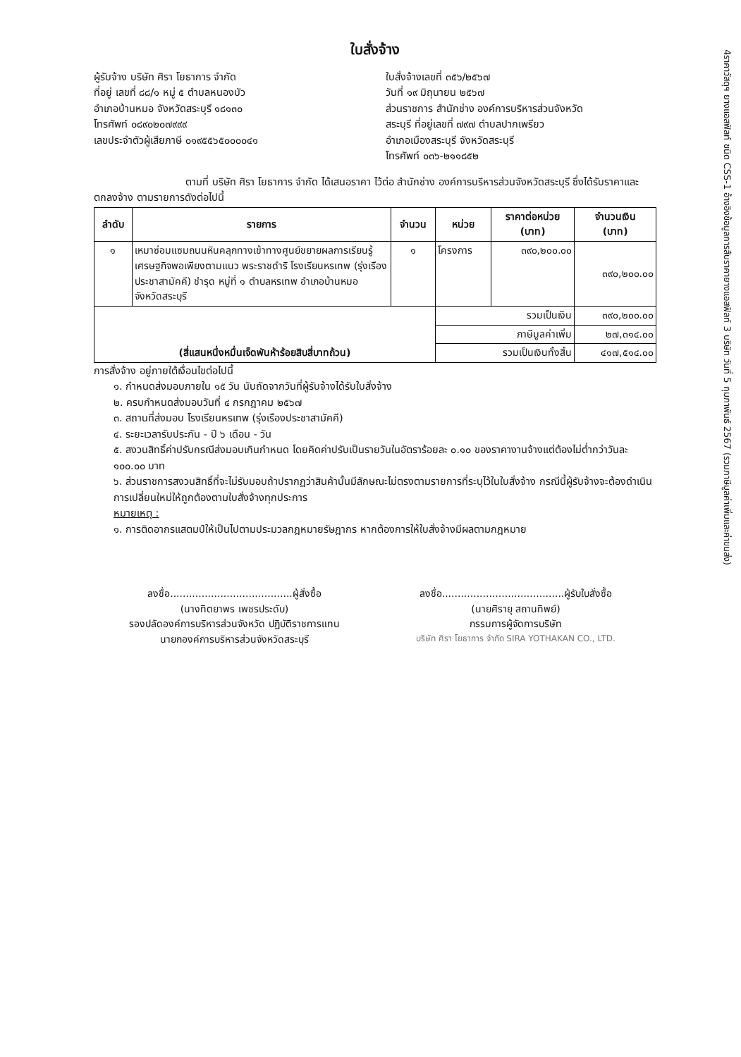4ราคาวัสดุฯ ยางแอสฟัลท์ ชนิด CSS-1 อ้างอิงข้อมูลการสืบราคายางแอสฟัลท์ 3 บริษัท วันที่ 5 กุมภาพันธ์ 2567 (รวมภาษีมูลค่าเพิ่มและค่าขนส่ง)
ใบสั่งจ้าง
ผู้รับจ้าง บริษัท ศิรา โยธาการ จำกัด
ที่อยู่ เลขที่ ๘๘/๑ หมู่ ๕ ตำบลหนองบัว
อำเภอบ้านหมอ จังหวัดสระบุรี ๑๘๑๓๐
โทรศัพท์ ๐๘๙๐๒๐๗๙๙๙
เลขประจำตัวผู้เสียภาษี ๐๑๙๕๕๖๕๐๐๐๐๔๑
ใบสั่งจ้างเลขที่ ๓๕๖/๒๕๖๗
วันที่ ๑๙ มิถุนายน ๒๕๖๗
ส่วนราชการ สำนักช่าง องค์การบริหารส่วนจังหวัด
สระบุรี ที่อยู่เลขที่ ๗๙๗ ตำบลปากเพรียว
อำเภอเมืองสระบุรี จังหวัดสระบุรี
โทรศัพท์ ๐๓๖-๒๑๑๘๕๒
ตามที่ บริษัท ศิรา โยธาการ จำกัด ได้เสนอราคา ไว้ต่อ สำนักช่าง องค์การบริหารส่วนจังหวัดสระบุรี ซึ่งได้รับราคาและตกลงจ้าง ตามรายการดังต่อไปนี้
| ลำดับ | รายการ | จำนวน | หน่วย | ราคาต่อหน่วย (บาท) | จำนวนเงิน (บาท) |
| --- | --- | --- | --- | --- | --- |
| ๑ | เหมาซ่อมแซมถนนหินคลุกทางเข้าทางศูนย์ขยายผลการเรียนรู้เศรษฐกิจพอเพียงตามแนว พระราชดำริ โรงเรียนหรเทพ (รุ่งเรืองประชาสามัคคี) ชำรุด หมู่ที่ ๑ ตำบลหรเทพ อำเภอบ้านหมอ จังหวัดสระบุรี | ๑ | โครงการ | ๓๙๐,๒๐๐.๐๐ | ๓๙๐,๒๐๐.๐๐ |
| (สี่แสนหนึ่งหมื่นเจ็ดพันห้าร้อยสิบสี่บาทถ้วน) | | | รวมเป็นเงิน | | ๓๙๐,๒๐๐.๐๐ |
| | | | ภาษีมูลค่าเพิ่ม | | ๒๗,๓๑๔.๐๐ |
| | | | รวมเป็นเงินทั้งสิ้น | | ๔๑๗,๕๑๔.๐๐ |
การสั่งจ้าง อยู่ภายใต้เงื่อนไขต่อไปนี้
๑. กำหนดส่งมอบภายใน ๑๕ วัน นับถัดจากวันที่ผู้รับจ้างได้รับใบสั่งจ้าง
๒. ครบกำหนดส่งมอบวันที่ ๔ กรกฎาคม ๒๕๖๗
๓. สถานที่ส่งมอบ โรงเรียนหรเทพ (รุ่งเรืองประชาสามัคคี)
๔. ระยะเวลารับประกัน - ปี ๖ เดือน - วัน
๕. สงวนสิทธิ์ค่าปรับกรณีส่งมอบเกินกำหนด โดยคิดค่าปรับเป็นรายวันในอัตราร้อยละ ๐.๑๐ ของราคางานจ้างแต่ต้องไม่ต่ำกว่าวันละ ๑๐๐.๐๐ บาท
๖. ส่วนราชการสงวนสิทธิ์ที่จะไม่รับมอบถ้าปรากฏว่าสินค้านั้นมีลักษณะไม่ตรงตามรายการที่ระบุไว้ในใบสั่งจ้าง กรณีนี้ผู้รับจ้างจะต้องดำเนินการเปลี่ยนใหม่ให้ถูกต้องตามใบสั่งจ้างทุกประการ
หมายเหตุ :
๑. การติดอากรแสตมป์ให้เป็นไปตามประมวลกฎหมายรัษฎากร หากต้องการให้ใบสั่งจ้างมีผลตามกฎหมาย
ลงชื่อ.......................................ผู้สั่งซื้อ
(นางทิตยาพร เพชรประดับ)
รองปลัดองค์การบริหารส่วนจังหวัด ปฏิบัติราชการแทน
นายกองค์การบริหารส่วนจังหวัดสระบุรี
ลงชื่อ.......................................ผู้รับใบสั่งซื้อ
(นายศิรายุ สถานทิพย์)
กรรมการผู้จัดการบริษัท
บริษัท ศิรา โยธาการ จำกัด SIRA YOTHAKAN CO., LTD.